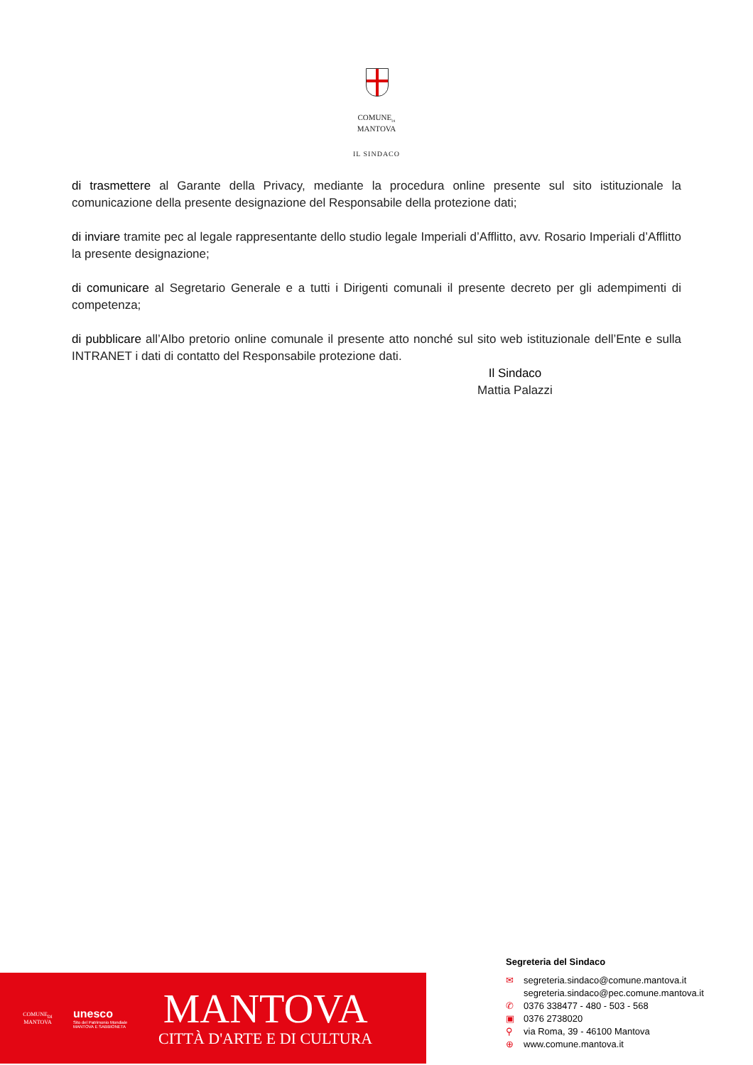COMUNE<sub>DI</sub>
MANTOVA
IL SINDACO
di trasmettere al Garante della Privacy, mediante la procedura online presente sul sito istituzionale la comunicazione della presente designazione del Responsabile della protezione dati;
di inviare tramite pec al legale rappresentante dello studio legale Imperiali d’Afflitto, avv. Rosario Imperiali d’Afflitto la presente designazione;
di comunicare al Segretario Generale e a tutti i Dirigenti comunali il presente decreto per gli adempimenti di competenza;
di pubblicare all’Albo pretorio online comunale il presente atto nonché sul sito web istituzionale dell’Ente e sulla INTRANET i dati di contatto del Responsabile protezione dati.
Il Sindaco
Mattia Palazzi
COMUNE<sub>DI</sub>
MANTOVA
unesco
Sito del Patrimonio Mondiale MANTOVA E SABBIONETA
MANTOVA
CITTÀ D'ARTE E DI CULTURA
Segreteria del Sindaco
✉ segreteria.sindaco@comune.mantova.it
segreteria.sindaco@pec.comune.mantova.it
✆ 0376 338477 - 480 - 503 - 568
▣ 0376 2738020
⚲ via Roma, 39 - 46100 Mantova
⊕ www.comune.mantova.it